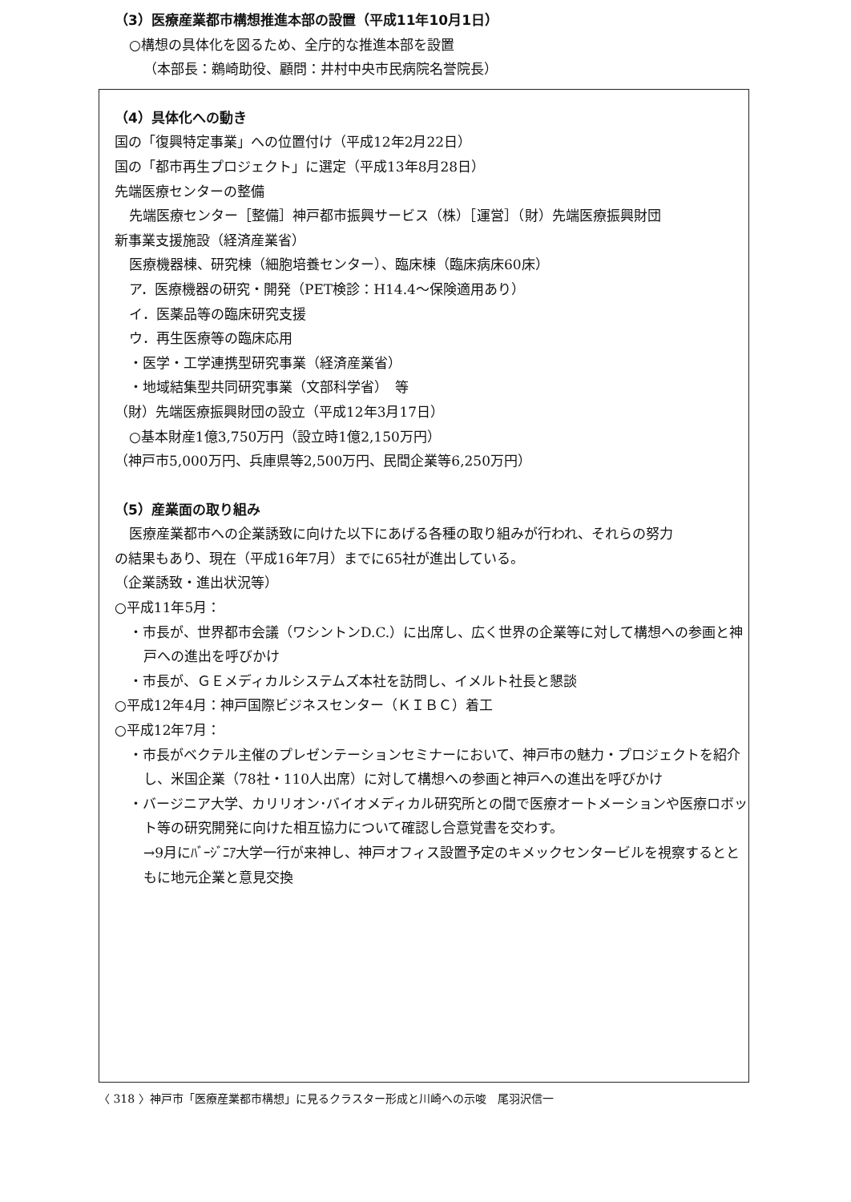（3）医療産業都市構想推進本部の設置（平成11年10月1日）
○構想の具体化を図るため、全庁的な推進本部を設置
（本部長：鵜崎助役、顧問：井村中央市民病院名誉院長）
（4）具体化への動き
国の「復興特定事業」への位置付け（平成12年2月22日）
国の「都市再生プロジェクト」に選定（平成13年8月28日）
先端医療センターの整備
先端医療センター［整備］神戸都市振興サービス（株）［運営］（財）先端医療振興財団
新事業支援施設（経済産業省）
医療機器棟、研究棟（細胞培養センター）、臨床棟（臨床病床60床）
ア．医療機器の研究・開発（PET検診：H14.4～保険適用あり）
イ．医薬品等の臨床研究支援
ウ．再生医療等の臨床応用
・医学・工学連携型研究事業（経済産業省）
・地域結集型共同研究事業（文部科学省）　等
（財）先端医療振興財団の設立（平成12年3月17日）
○基本財産1億3,750万円（設立時1億2,150万円）
（神戸市5,000万円、兵庫県等2,500万円、民間企業等6,250万円）
（5）産業面の取り組み
医療産業都市への企業誘致に向けた以下にあげる各種の取り組みが行われ、それらの努力
の結果もあり、現在（平成16年7月）までに65社が進出している。
（企業誘致・進出状況等）
○平成11年5月：
・市長が、世界都市会議（ワシントンD.C.）に出席し、広く世界の企業等に対して構想への参画と神戸への進出を呼びかけ
・市長が、ＧＥメディカルシステムズ本社を訪問し、イメルト社長と懇談
○平成12年4月：神戸国際ビジネスセンター（ＫＩＢＣ）着工
○平成12年7月：
・市長がベクテル主催のプレゼンテーションセミナーにおいて、神戸市の魅力・プロジェクトを紹介し、米国企業（78社・110人出席）に対して構想への参画と神戸への進出を呼びかけ
・バージニア大学、カリリオン･バイオメディカル研究所との間で医療オートメーションや医療ロボット等の研究開発に向けた相互協力について確認し合意覚書を交わす。
→9月にﾊﾞｰｼﾞﾆｱ大学一行が来神し、神戸オフィス設置予定のキメックセンタービルを視察するとともに地元企業と意見交換
〈 318 〉神戸市「医療産業都市構想」に見るクラスター形成と川崎への示唆　尾羽沢信一